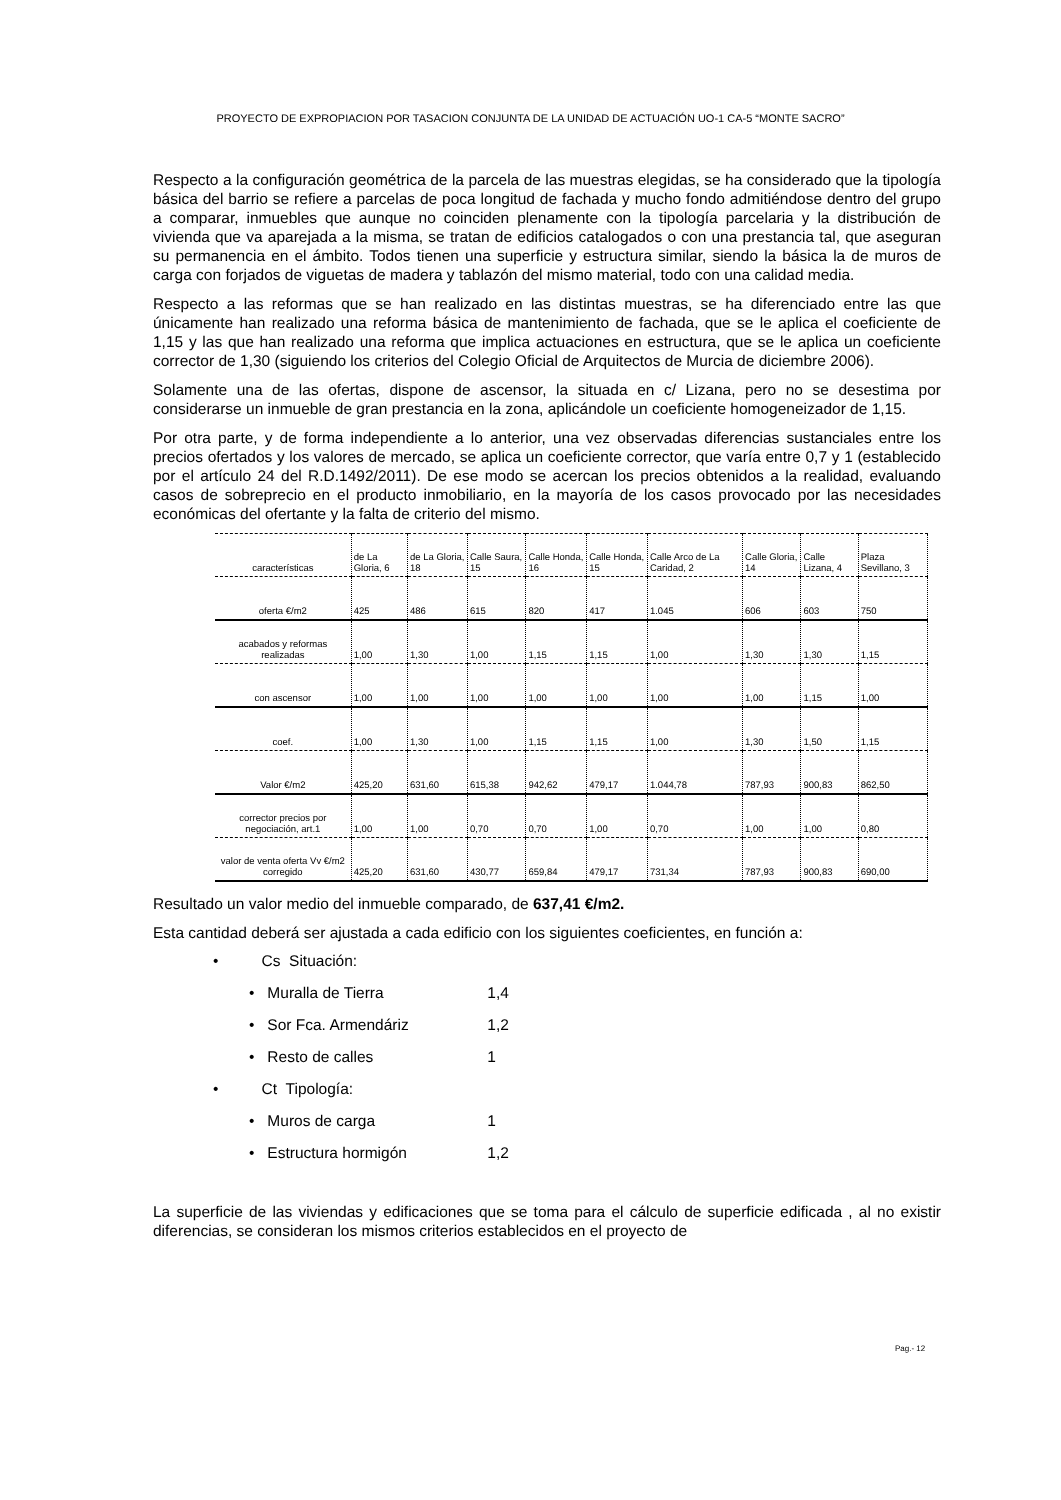PROYECTO DE EXPROPIACION POR TASACION CONJUNTA DE LA UNIDAD DE ACTUACIÓN UO-1 CA-5 “MONTE SACRO”
Respecto a la configuración geométrica de la parcela de las muestras elegidas, se ha considerado que la tipología básica del barrio se refiere a parcelas de poca longitud de fachada y mucho fondo admitiéndose dentro del grupo a comparar, inmuebles que aunque no coinciden plenamente con la tipología parcelaria y la distribución de vivienda que va aparejada a la misma, se tratan de edificios catalogados o con una prestancia tal, que aseguran su permanencia en el ámbito. Todos tienen una superficie y estructura similar, siendo la básica la de muros de carga con forjados de viguetas de madera y tablazón del mismo material, todo con una calidad media.
Respecto a las reformas que se han realizado en las distintas muestras, se ha diferenciado entre las que únicamente han realizado una reforma básica de mantenimiento de fachada, que se le aplica el coeficiente de 1,15 y las que han realizado una reforma que implica actuaciones en estructura, que se le aplica un coeficiente corrector de 1,30 (siguiendo los criterios del Colegio Oficial de Arquitectos de Murcia de diciembre 2006).
Solamente una de las ofertas, dispone de ascensor, la situada en c/ Lizana, pero no se desestima por considerarse un inmueble de gran prestancia en la zona, aplicándole un coeficiente homogeneizador de 1,15.
Por otra parte, y de forma independiente a lo anterior, una vez observadas diferencias sustanciales entre los precios ofertados y los valores de mercado, se aplica un coeficiente corrector, que varía entre 0,7 y 1 (establecido por el artículo 24 del R.D.1492/2011). De ese modo se acercan los precios obtenidos a la realidad, evaluando casos de sobreprecio en el producto inmobiliario, en la mayoría de los casos provocado por las necesidades económicas del ofertante y la falta de criterio del mismo.
| características | de La Gloria, 6 | de La Gloria, 18 | Calle Saura, 15 | Calle Honda, 16 | Calle Honda, 15 | Calle Arco de La Caridad, 2 | Calle Gloria, 14 | Calle Lizana, 4 | Plaza Sevillano, 3 |
| oferta €/m2 | 425 | 486 | 615 | 820 | 417 | 1.045 | 606 | 603 | 750 |
| acabados y reformas realizadas | 1,00 | 1,30 | 1,00 | 1,15 | 1,15 | 1,00 | 1,30 | 1,30 | 1,15 |
| con ascensor | 1,00 | 1,00 | 1,00 | 1,00 | 1,00 | 1,00 | 1,00 | 1,15 | 1,00 |
| coef. | 1,00 | 1,30 | 1,00 | 1,15 | 1,15 | 1,00 | 1,30 | 1,50 | 1,15 |
| Valor €/m2 | 425,20 | 631,60 | 615,38 | 942,62 | 479,17 | 1.044,78 | 787,93 | 900,83 | 862,50 |
| corrector precios por negociación, art.1 | 1,00 | 1,00 | 0,70 | 0,70 | 1,00 | 0,70 | 1,00 | 1,00 | 0,80 |
| valor de venta oferta Vv €/m2 corregido | 425,20 | 631,60 | 430,77 | 659,84 | 479,17 | 731,34 | 787,93 | 900,83 | 690,00 |
Resultado un valor medio del inmueble comparado, de 637,41 €/m2.
Esta cantidad deberá ser ajustada a cada edificio con los siguientes coeficientes, en función a:
• Cs Situación:
• Muralla de Tierra 1,4
• Sor Fca. Armendáriz 1,2
• Resto de calles 1
• Ct Tipología:
• Muros de carga 1
• Estructura hormigón 1,2
La superficie de las viviendas y edificaciones que se toma para el cálculo de superficie edificada , al no existir diferencias, se consideran los mismos criterios establecidos en el proyecto de
Pag.- 12